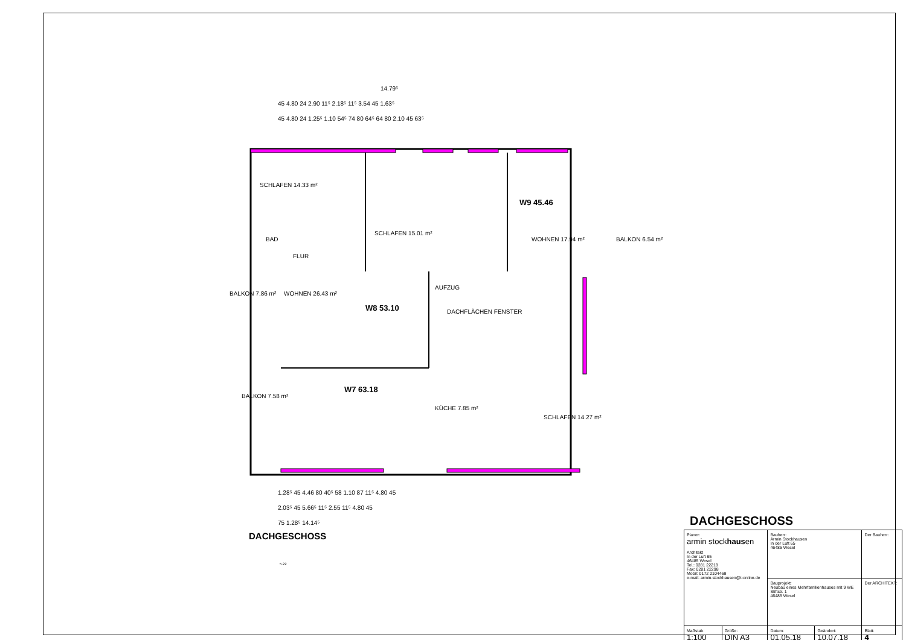SCHLAFEN 14.33 m²
SCHLAFEN 15.01 m²
BAD
FLUR
WOHNEN 26.43 m²
W8 53.10
W7 63.18
W9 45.46
WOHNEN 17.94 m²
AUFZUG
SCHLAFEN 14.27 m²
KÜCHE 7.85 m²
BALKON 7.86 m²
BALKON 6.54 m²
BALKON 7.58 m²
DACHFLÄCHEN FENSTER
14.79⁵
45 4.80 24 2.90 11⁵ 2.18⁵ 11⁵ 3.54 45 1.63⁵
45 4.80 24 1.25⁵ 1.10 54⁵ 74 80 64⁵ 64 80 2.10 45 63⁵
1.28⁵ 45 4.46 80 40⁵ 58 1.10 87 11⁵ 4.80 45
2.03⁵ 45 5.66⁵ 11⁵ 2.55 11⁵ 4.80 45
75 1.28⁵ 14.14⁵
DACHGESCHOSS
5.22
DACHGESCHOSS
| Planer: armin stock haus en Architekt In der Luft 65 46485 Wesel Tel.: 0281 22218 Fax: 0281 22298 Mobil: 0172 2104469 e-mail: armin.stockhausen@t-online.de | | Bauherr: Armin Stockhausen In der Luft 65 46485 Wesel | | Der Bauherr: |
| | | Bauprojekt: Neubau eines Mehrfamilienhauses mit 9 WE Stiftstr. 1 46485 Wesel | | Der ARCHITEKT: |
| Maßstab: 1:100 | Größe: DIN A3 | Datum: 01.05.18 | Geändert: 10.07.18 | Blatt: 4 |